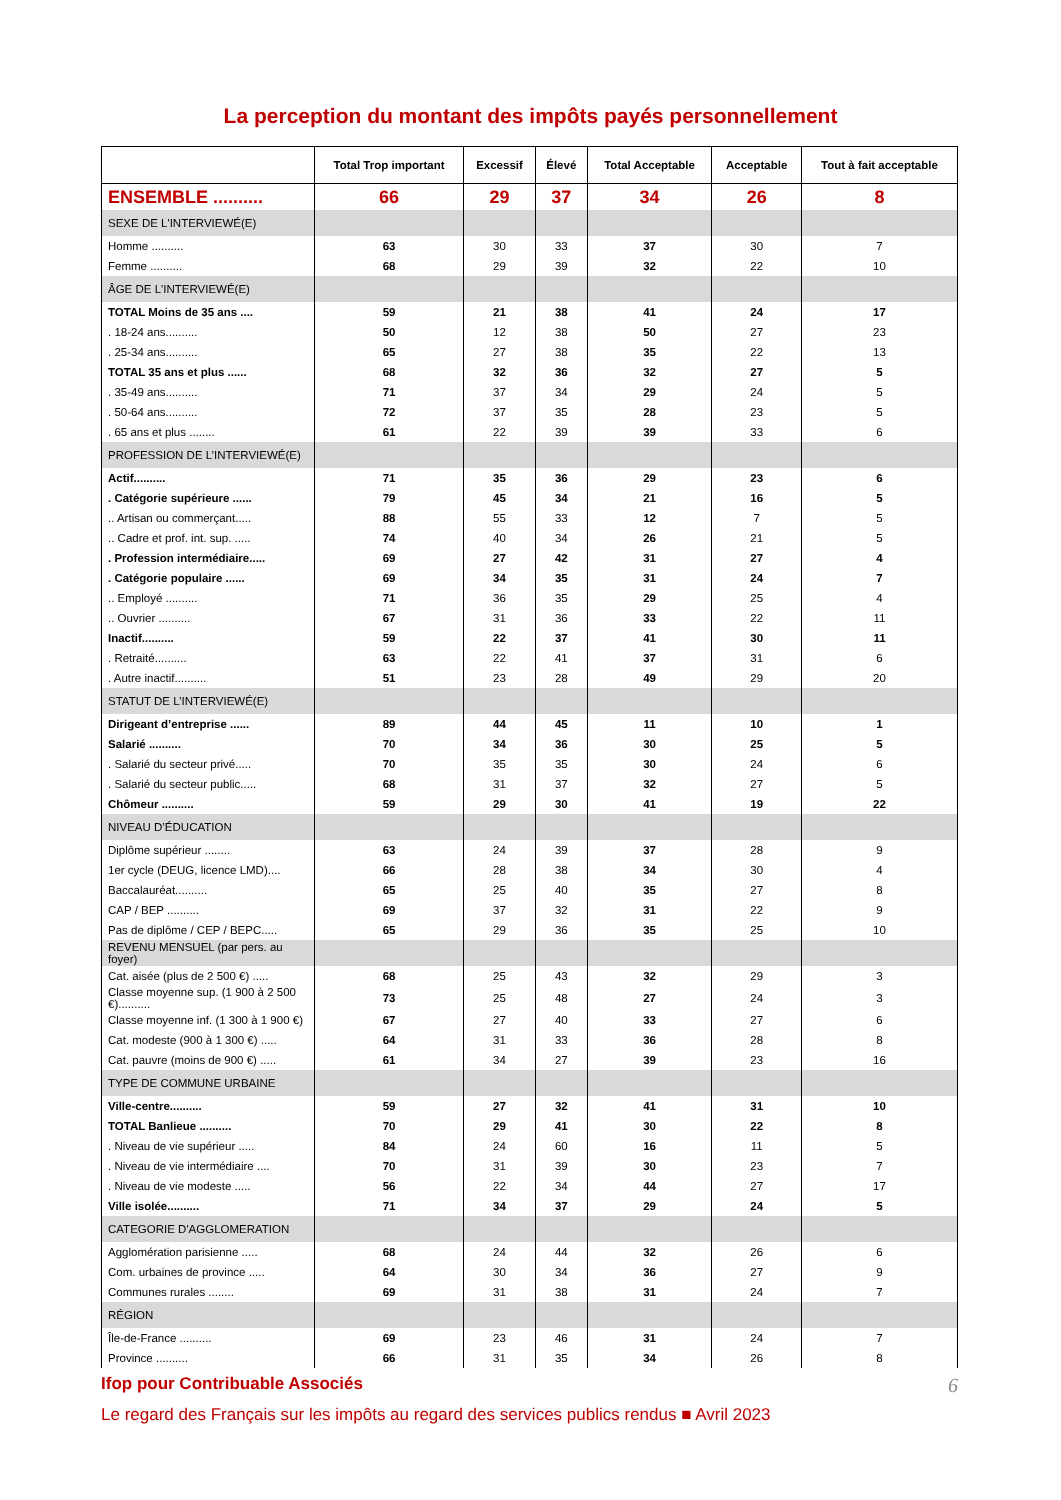La perception du montant des impôts payés personnellement
| | Total Trop important | Excessif | Élevé | Total Acceptable | Acceptable | Tout à fait acceptable |
| --- | --- | --- | --- | --- | --- | --- |
| ENSEMBLE .......... | 66 | 29 | 37 | 34 | 26 | 8 |
| SEXE DE L'INTERVIEWÉ(E) | | | | | | |
| Homme .......... | 63 | 30 | 33 | 37 | 30 | 7 |
| Femme .......... | 68 | 29 | 39 | 32 | 22 | 10 |
| ÂGE DE L'INTERVIEWÉ(E) | | | | | | |
| TOTAL Moins de 35 ans .... | 59 | 21 | 38 | 41 | 24 | 17 |
| . 18-24 ans.......... | 50 | 12 | 38 | 50 | 27 | 23 |
| . 25-34 ans.......... | 65 | 27 | 38 | 35 | 22 | 13 |
| TOTAL 35 ans et plus ...... | 68 | 32 | 36 | 32 | 27 | 5 |
| . 35-49 ans.......... | 71 | 37 | 34 | 29 | 24 | 5 |
| . 50-64 ans.......... | 72 | 37 | 35 | 28 | 23 | 5 |
| . 65 ans et plus ........ | 61 | 22 | 39 | 39 | 33 | 6 |
| PROFESSION DE L’INTERVIEWÉ(E) | | | | | | |
| Actif.......... | 71 | 35 | 36 | 29 | 23 | 6 |
| . Catégorie supérieure ...... | 79 | 45 | 34 | 21 | 16 | 5 |
| .. Artisan ou commerçant..... | 88 | 55 | 33 | 12 | 7 | 5 |
| .. Cadre et prof. int. sup. ..... | 74 | 40 | 34 | 26 | 21 | 5 |
| . Profession intermédiaire..... | 69 | 27 | 42 | 31 | 27 | 4 |
| . Catégorie populaire ...... | 69 | 34 | 35 | 31 | 24 | 7 |
| .. Employé .......... | 71 | 36 | 35 | 29 | 25 | 4 |
| .. Ouvrier .......... | 67 | 31 | 36 | 33 | 22 | 11 |
| Inactif.......... | 59 | 22 | 37 | 41 | 30 | 11 |
| . Retraité.......... | 63 | 22 | 41 | 37 | 31 | 6 |
| . Autre inactif.......... | 51 | 23 | 28 | 49 | 29 | 20 |
| STATUT DE L’INTERVIEWÉ(E) | | | | | | |
| Dirigeant d’entreprise ...... | 89 | 44 | 45 | 11 | 10 | 1 |
| Salarié .......... | 70 | 34 | 36 | 30 | 25 | 5 |
| . Salarié du secteur privé..... | 70 | 35 | 35 | 30 | 24 | 6 |
| . Salarié du secteur public..... | 68 | 31 | 37 | 32 | 27 | 5 |
| Chômeur .......... | 59 | 29 | 30 | 41 | 19 | 22 |
| NIVEAU D’ÉDUCATION | | | | | | |
| Diplôme supérieur ........ | 63 | 24 | 39 | 37 | 28 | 9 |
| 1er cycle (DEUG, licence LMD).... | 66 | 28 | 38 | 34 | 30 | 4 |
| Baccalauréat.......... | 65 | 25 | 40 | 35 | 27 | 8 |
| CAP / BEP .......... | 69 | 37 | 32 | 31 | 22 | 9 |
| Pas de diplôme / CEP / BEPC..... | 65 | 29 | 36 | 35 | 25 | 10 |
| REVENU MENSUEL (par pers. au foyer) | | | | | | |
| Cat. aisée (plus de 2 500 €) ..... | 68 | 25 | 43 | 32 | 29 | 3 |
| Classe moyenne sup. (1 900 à 2 500 €).......... | 73 | 25 | 48 | 27 | 24 | 3 |
| Classe moyenne inf. (1 300 à 1 900 €) | 67 | 27 | 40 | 33 | 27 | 6 |
| Cat. modeste (900 à 1 300 €) ..... | 64 | 31 | 33 | 36 | 28 | 8 |
| Cat. pauvre (moins de 900 €) ..... | 61 | 34 | 27 | 39 | 23 | 16 |
| TYPE DE COMMUNE URBAINE | | | | | | |
| Ville-centre.......... | 59 | 27 | 32 | 41 | 31 | 10 |
| TOTAL Banlieue .......... | 70 | 29 | 41 | 30 | 22 | 8 |
| . Niveau de vie supérieur ..... | 84 | 24 | 60 | 16 | 11 | 5 |
| . Niveau de vie intermédiaire .... | 70 | 31 | 39 | 30 | 23 | 7 |
| . Niveau de vie modeste ..... | 56 | 22 | 34 | 44 | 27 | 17 |
| Ville isolée.......... | 71 | 34 | 37 | 29 | 24 | 5 |
| CATEGORIE D'AGGLOMERATION | | | | | | |
| Agglomération parisienne ..... | 68 | 24 | 44 | 32 | 26 | 6 |
| Com. urbaines de province ..... | 64 | 30 | 34 | 36 | 27 | 9 |
| Communes rurales ........ | 69 | 31 | 38 | 31 | 24 | 7 |
| RÉGION | | | | | | |
| Île-de-France .......... | 69 | 23 | 46 | 31 | 24 | 7 |
| Province .......... | 66 | 31 | 35 | 34 | 26 | 8 |
Ifop pour Contribuable Associés 6
Le regard des Français sur les impôts au regard des services publics rendus ■ Avril 2023